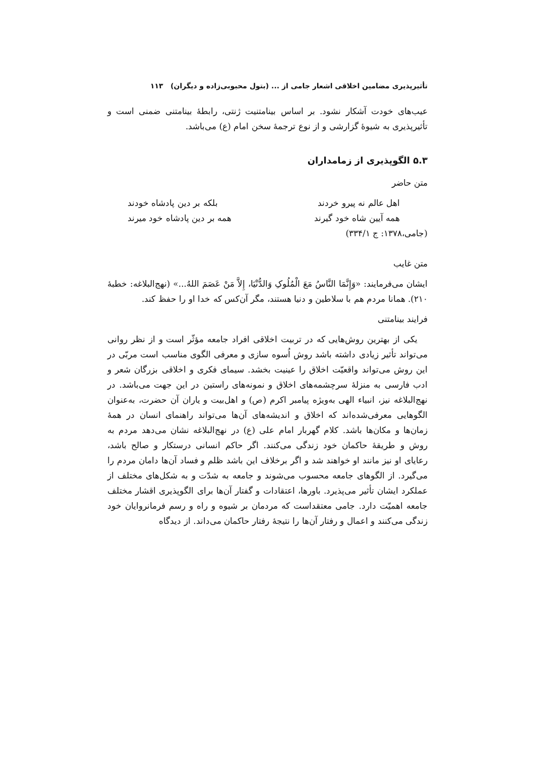تأثیرپذیری مضامین اخلاقی اشعار جامی از ... (بتول محبوبی‌زاده و دیگران) ۱۱۳
عیب‌های خودت آشکار نشود. بر اساس بینامتنیت ژنتی، رابطۀ بینامتنی ضمنی است و تأثیرپذیری به شیوۀ گزارشی و از نوع ترجمۀ سخن امام (ع) می‌باشد.
۵.۳ الگوپذیری از زمامداران
متن حاضر
اهل عالم نه پیرو خردند بلکه بر دین پادشاه خودند
همه آیین شاه خود گیرند همه بر دین پادشاه خود میرند
(جامی،۱۳۷۸: ج ۳۳۴/۱)
متن غایب
ایشان می‌فرمایند: «وَإِنَّمَا النَّاسُ مَعَ الْمُلُوکِ وَالدُّنْیَا، إِلاَّ مَنْ عَصَمَ اللهُ...» (نهج‌البلاغه: خطبۀ ۲۱۰). همانا مردم هم با سلاطین و دنیا هستند، مگر آن‌کس که خدا او را حفظ کند.
فرایند بینامتنی
یکی از بهترین روش‌هایی که در تربیت اخلاقی افراد جامعه مؤثّر است و از نظر روانی می‌تواند تأثیر زیادی داشته باشد روش اُسوه سازی و معرفی الگوی مناسب است مربّی در این روش می‌تواند واقعیّت اخلاق را عینیت بخشد. سیمای فکری و اخلاقی بزرگان شعر و ادب فارسی به منزلۀ سرچشمه‌های اخلاق و نمونه‌های راستین در این جهت می‌باشد. در نهج‌البلاغه نیز، انبیاء الهی به‌ویژه پیامبر اکرم (ص) و اهل‌بیت و یاران آن حضرت، به‌عنوان الگوهایی معرفی‌شده‌اند که اخلاق و اندیشه‌های آن‌ها می‌تواند راهنمای انسان در همۀ زمان‌ها و مکان‌ها باشد. کلام گهربار امام علی (ع) در نهج‌البلاغه نشان می‌دهد مردم به روش و طریقۀ حاکمان خود زندگی می‌کنند. اگر حاکم انسانی درستکار و صالح باشد، رعایای او نیز مانند او خواهند شد و اگر برخلاف این باشد ظلم و فساد آن‌ها دامان مردم را می‌گیرد. از الگوهای جامعه محسوب می‌شوند و جامعه به شدّت و به شکل‌های مختلف از عملکرد ایشان تأثیر می‌پذیرد. باورها، اعتقادات و گفتار آن‌ها برای الگوپذیری اقشار مختلف جامعه اهمیّت دارد. جامی معتقداست که مردمان بر شیوه و راه و رسم فرمانروایان خود زندگی می‌کنند و اعمال و رفتار آن‌ها را نتیجۀ رفتار حاکمان می‌داند. از دیدگاه